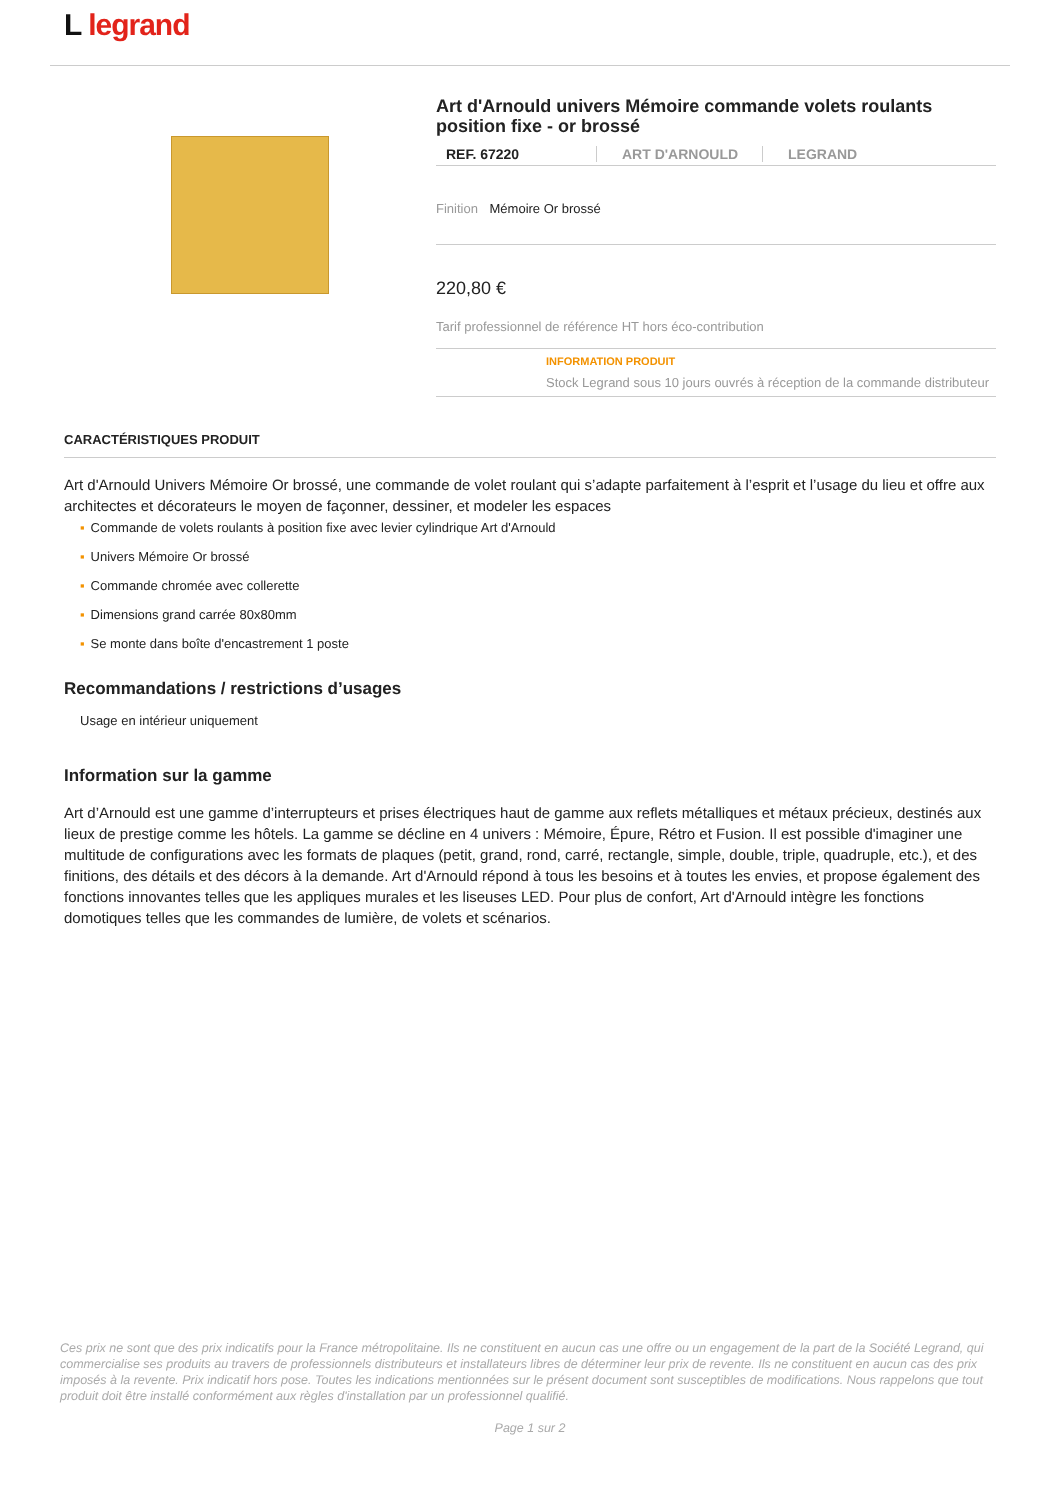L︎ legrand
Art d'Arnould univers Mémoire commande volets roulants position fixe - or brossé
REF. 67220 ART D'ARNOULD LEGRAND
Finition Mémoire Or brossé
220,80 €
Tarif professionnel de référence HT hors éco-contribution
INFORMATION PRODUIT
Stock Legrand sous 10 jours ouvrés à réception de la commande distributeur
CARACTÉRISTIQUES PRODUIT
Art d'Arnould Univers Mémoire Or brossé, une commande de volet roulant qui s’adapte parfaitement à l’esprit et l’usage du lieu et offre aux architectes et décorateurs le moyen de façonner, dessiner, et modeler les espaces
▪ Commande de volets roulants à position fixe avec levier cylindrique Art d'Arnould
▪ Univers Mémoire Or brossé
▪ Commande chromée avec collerette
▪ Dimensions grand carrée 80x80mm
▪ Se monte dans boîte d'encastrement 1 poste
Recommandations / restrictions d’usages
Usage en intérieur uniquement
Information sur la gamme
Art d’Arnould est une gamme d’interrupteurs et prises électriques haut de gamme aux reflets métalliques et métaux précieux, destinés aux lieux de prestige comme les hôtels. La gamme se décline en 4 univers : Mémoire, Épure, Rétro et Fusion. Il est possible d'imaginer une multitude de configurations avec les formats de plaques (petit, grand, rond, carré, rectangle, simple, double, triple, quadruple, etc.), et des finitions, des détails et des décors à la demande. Art d'Arnould répond à tous les besoins et à toutes les envies, et propose également des fonctions innovantes telles que les appliques murales et les liseuses LED. Pour plus de confort, Art d'Arnould intègre les fonctions domotiques telles que les commandes de lumière, de volets et scénarios.
Ces prix ne sont que des prix indicatifs pour la France métropolitaine. Ils ne constituent en aucun cas une offre ou un engagement de la part de la Société Legrand, qui commercialise ses produits au travers de professionnels distributeurs et installateurs libres de déterminer leur prix de revente. Ils ne constituent en aucun cas des prix imposés à la revente. Prix indicatif hors pose. Toutes les indications mentionnées sur le présent document sont susceptibles de modifications. Nous rappelons que tout produit doit être installé conformément aux règles d'installation par un professionnel qualifié.
Page 1 sur 2